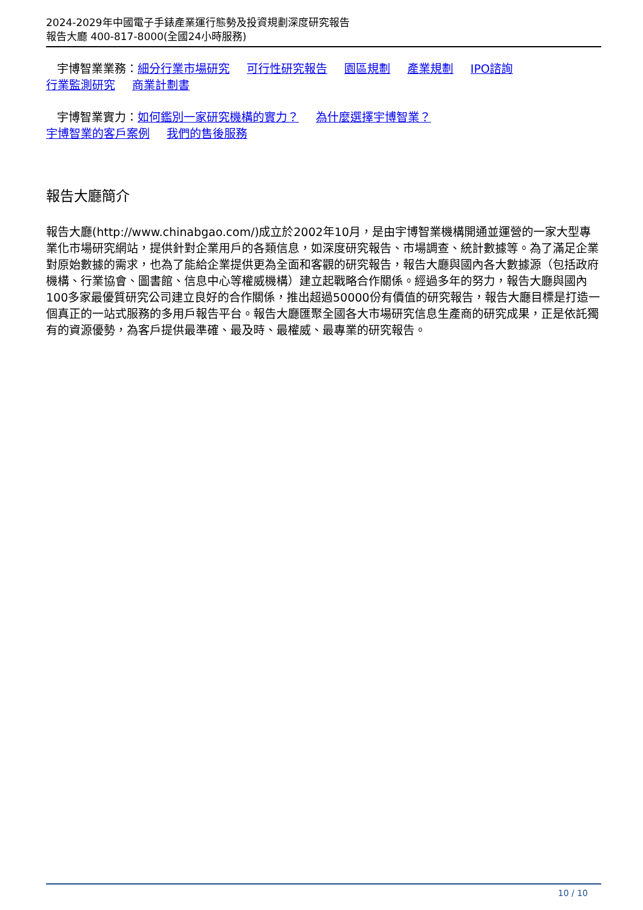2024-2029年中國電子手錶產業運行態勢及投資規劃深度研究報告
報告大廳 400-817-8000(全國24小時服務)
宇博智業業務：細分行業市場研究 可行性研究報告 園區規劃 產業規劃 IPO諮詢
行業監測研究 商業計劃書
宇博智業實力：如何鑑別一家研究機構的實力？ 為什麼選擇宇博智業？
宇博智業的客戶案例 我們的售後服務
報告大廳簡介
報告大廳(http://www.chinabgao.com/)成立於2002年10月，是由宇博智業機構開通並運營的一家大型專業化市場研究網站，提供針對企業用戶的各類信息，如深度研究報告、市場調查、統計數據等。為了滿足企業對原始數據的需求，也為了能給企業提供更為全面和客觀的研究報告，報告大廳與國內各大數據源（包括政府機構、行業協會、圖書館、信息中心等權威機構）建立起戰略合作關係。經過多年的努力，報告大廳與國內100多家最優質研究公司建立良好的合作關係，推出超過50000份有價值的研究報告，報告大廳目標是打造一個真正的一站式服務的多用戶報告平台。報告大廳匯聚全國各大市場研究信息生產商的研究成果，正是依託獨有的資源優勢，為客戶提供最準確、最及時、最權威、最專業的研究報告。
10 / 10